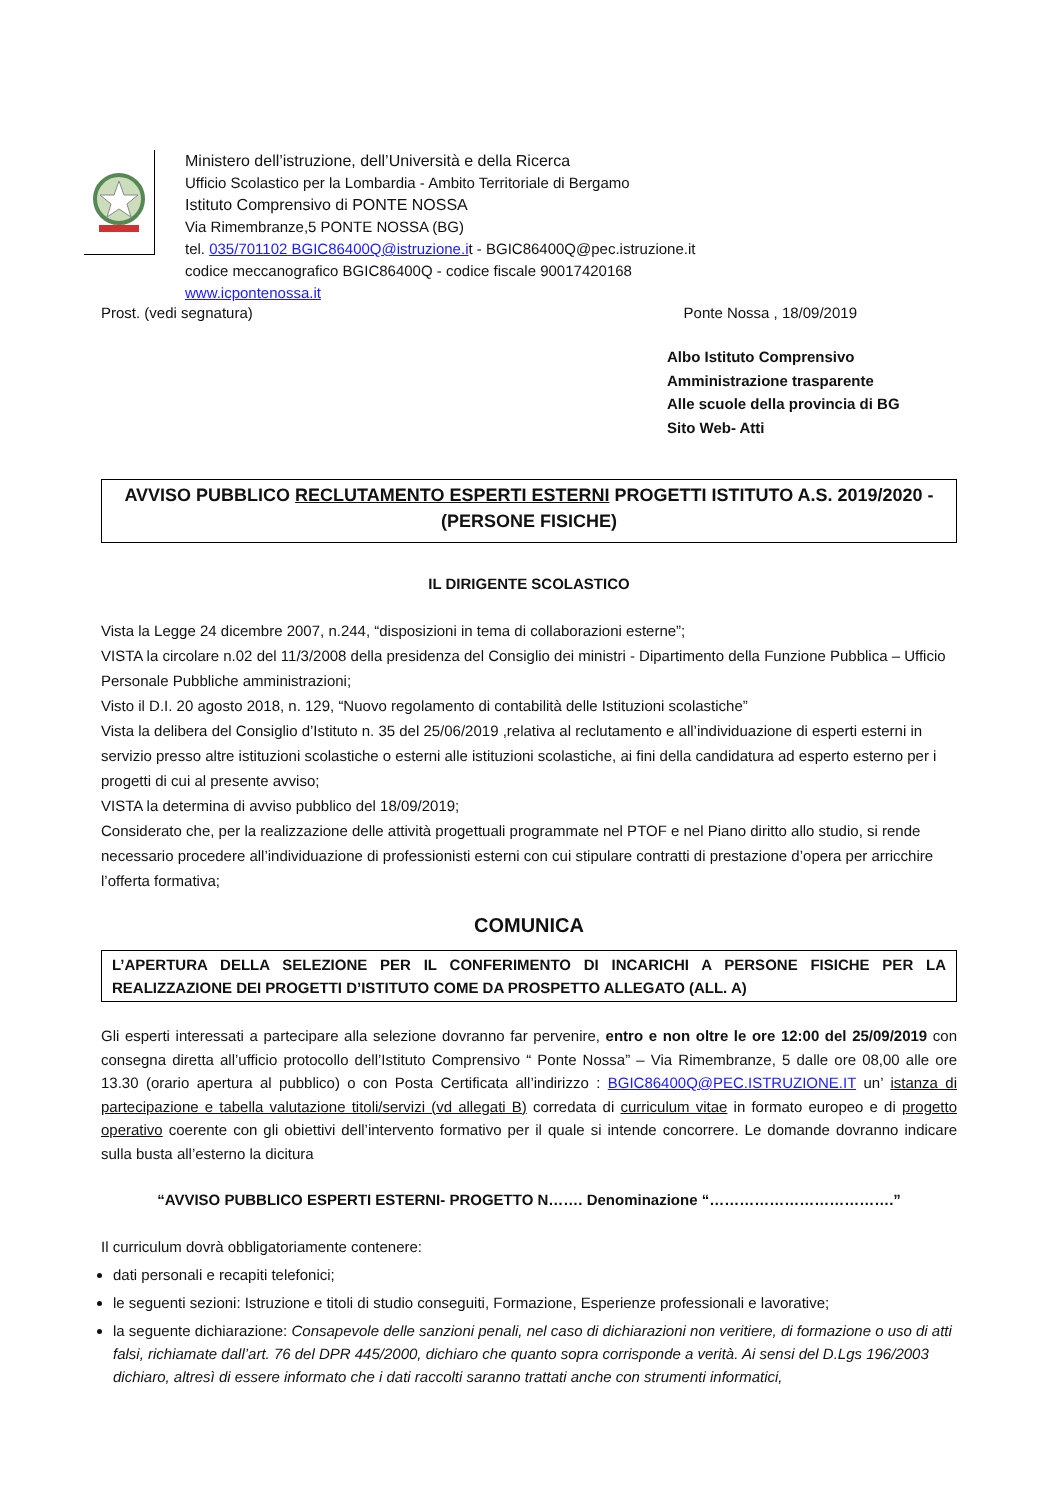Ministero dell’istruzione, dell’Università e della Ricerca
Ufficio Scolastico per la Lombardia - Ambito Territoriale di Bergamo
Istituto Comprensivo di PONTE NOSSA
Via Rimembranze,5 PONTE NOSSA (BG)
tel. 035/701102 BGIC86400Q@istruzione.it - BGIC86400Q@pec.istruzione.it
codice meccanografico BGIC86400Q - codice fiscale 90017420168
www.icpontenossa.it
Prost. (vedi segnatura) Ponte Nossa , 18/09/2019
Albo Istituto Comprensivo
Amministrazione trasparente
Alle scuole della provincia di BG
Sito Web- Atti
AVVISO PUBBLICO RECLUTAMENTO ESPERTI ESTERNI PROGETTI ISTITUTO A.S. 2019/2020 - (PERSONE FISICHE)
IL DIRIGENTE SCOLASTICO
Vista la Legge 24 dicembre 2007, n.244, “disposizioni in tema di collaborazioni esterne”;
VISTA la circolare n.02 del 11/3/2008 della presidenza del Consiglio dei ministri - Dipartimento della Funzione Pubblica – Ufficio Personale Pubbliche amministrazioni;
Visto il D.I. 20 agosto 2018, n. 129, “Nuovo regolamento di contabilità delle Istituzioni scolastiche”
Vista la delibera del Consiglio d’Istituto n. 35 del 25/06/2019 ,relativa al reclutamento e all’individuazione di esperti esterni in servizio presso altre istituzioni scolastiche o esterni alle istituzioni scolastiche, ai fini della candidatura ad esperto esterno per i progetti di cui al presente avviso;
VISTA la determina di avviso pubblico del 18/09/2019;
Considerato che, per la realizzazione delle attività progettuali programmate nel PTOF e nel Piano diritto allo studio, si rende necessario procedere all’individuazione di professionisti esterni con cui stipulare contratti di prestazione d’opera per arricchire l’offerta formativa;
COMUNICA
L’APERTURA DELLA SELEZIONE PER IL CONFERIMENTO DI INCARICHI A PERSONE FISICHE PER LA REALIZZAZIONE DEI PROGETTI D’ISTITUTO COME DA PROSPETTO ALLEGATO (ALL. A)
Gli esperti interessati a partecipare alla selezione dovranno far pervenire, entro e non oltre le ore 12:00 del 25/09/2019 con consegna diretta all’ufficio protocollo dell’Istituto Comprensivo “ Ponte Nossa” – Via Rimembranze, 5 dalle ore 08,00 alle ore 13.30 (orario apertura al pubblico) o con Posta Certificata all’indirizzo : BGIC86400Q@PEC.ISTRUZIONE.IT un’ istanza di partecipazione e tabella valutazione titoli/servizi (vd allegati B) corredata di curriculum vitae in formato europeo e di progetto operativo coerente con gli obiettivi dell’intervento formativo per il quale si intende concorrere. Le domande dovranno indicare sulla busta all’esterno la dicitura
“AVVISO PUBBLICO ESPERTI ESTERNI- PROGETTO N……. Denominazione “……………………………….”
Il curriculum dovrà obbligatoriamente contenere:
dati personali e recapiti telefonici;
le seguenti sezioni: Istruzione e titoli di studio conseguiti, Formazione, Esperienze professionali e lavorative;
la seguente dichiarazione: Consapevole delle sanzioni penali, nel caso di dichiarazioni non veritiere, di formazione o uso di atti falsi, richiamate dall’art. 76 del DPR 445/2000, dichiaro che quanto sopra corrisponde a verità. Ai sensi del D.Lgs 196/2003 dichiaro, altresì di essere informato che i dati raccolti saranno trattati anche con strumenti informatici,